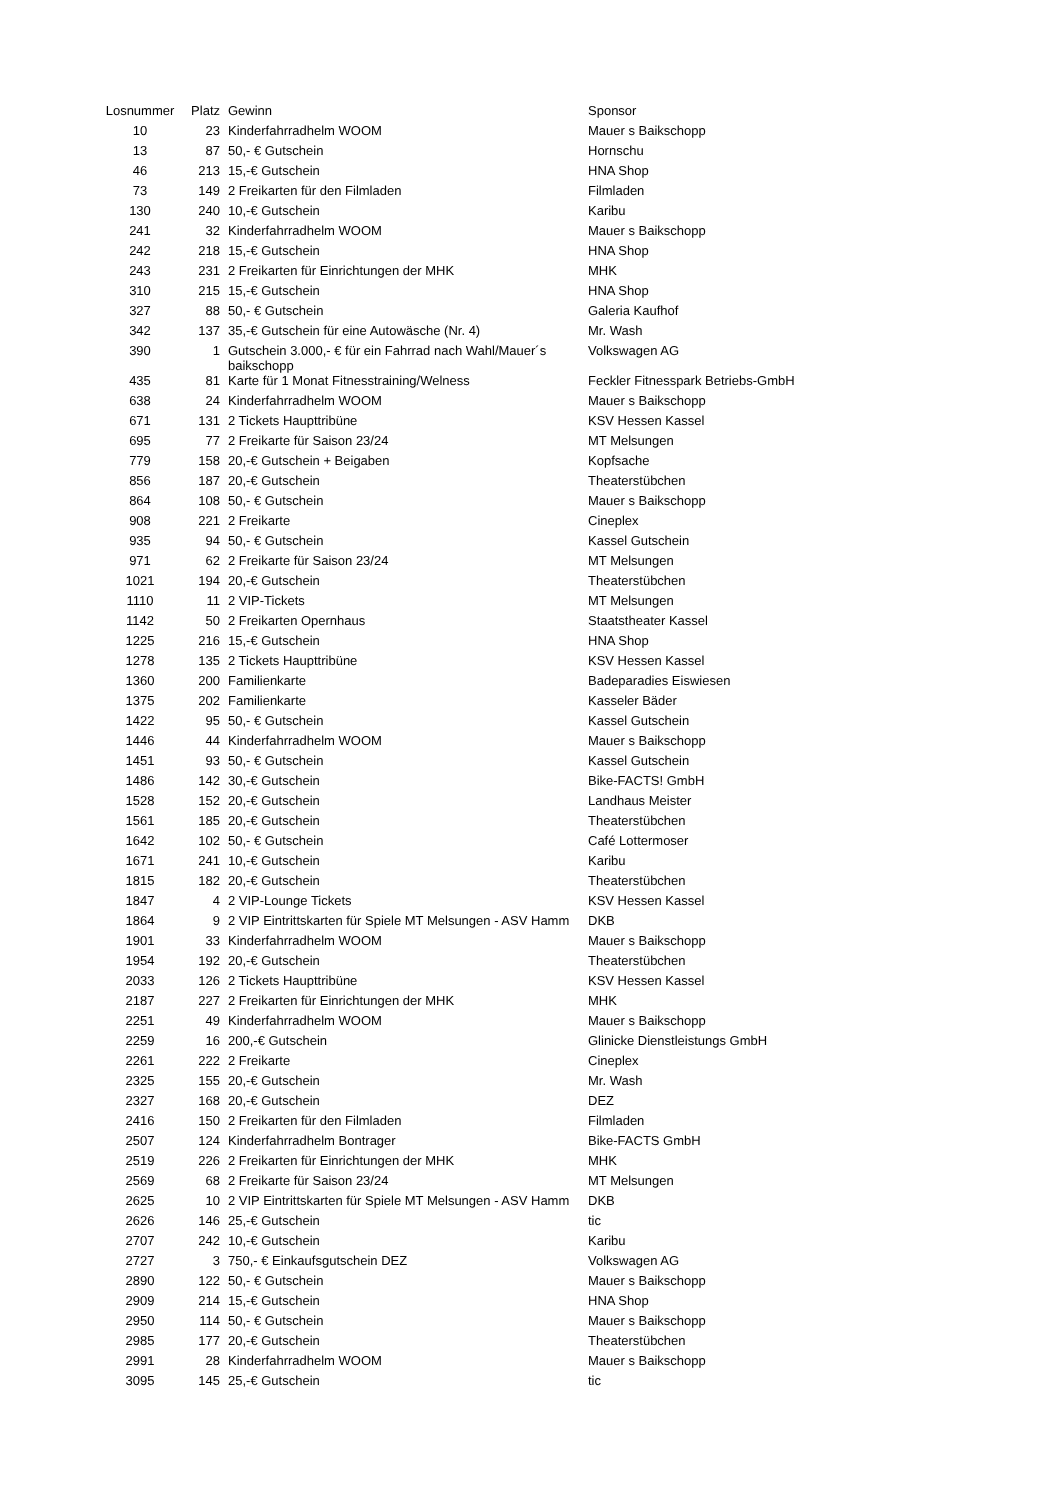| Losnummer | Platz | Gewinn | Sponsor |
| --- | --- | --- | --- |
| 10 | 23 | Kinderfahrradhelm WOOM | Mauer s Baikschopp |
| 13 | 87 | 50,- € Gutschein | Hornschu |
| 46 | 213 | 15,-€ Gutschein | HNA Shop |
| 73 | 149 | 2 Freikarten für den Filmladen | Filmladen |
| 130 | 240 | 10,-€ Gutschein | Karibu |
| 241 | 32 | Kinderfahrradhelm WOOM | Mauer s Baikschopp |
| 242 | 218 | 15,-€ Gutschein | HNA Shop |
| 243 | 231 | 2 Freikarten für Einrichtungen der MHK | MHK |
| 310 | 215 | 15,-€ Gutschein | HNA Shop |
| 327 | 88 | 50,- € Gutschein | Galeria Kaufhof |
| 342 | 137 | 35,-€ Gutschein für eine Autowäsche (Nr. 4) | Mr. Wash |
| 390 | 1 | Gutschein 3.000,- € für ein Fahrrad nach Wahl/Mauer´s baikschopp | Volkswagen AG |
| 435 | 81 | Karte für 1 Monat Fitnesstraining/Welness | Feckler Fitnesspark Betriebs-GmbH |
| 638 | 24 | Kinderfahrradhelm WOOM | Mauer s Baikschopp |
| 671 | 131 | 2 Tickets Haupttribüne | KSV Hessen Kassel |
| 695 | 77 | 2 Freikarte für Saison 23/24 | MT Melsungen |
| 779 | 158 | 20,-€ Gutschein + Beigaben | Kopfsache |
| 856 | 187 | 20,-€ Gutschein | Theaterstübchen |
| 864 | 108 | 50,- € Gutschein | Mauer s Baikschopp |
| 908 | 221 | 2 Freikarte | Cineplex |
| 935 | 94 | 50,- € Gutschein | Kassel Gutschein |
| 971 | 62 | 2 Freikarte für Saison 23/24 | MT Melsungen |
| 1021 | 194 | 20,-€ Gutschein | Theaterstübchen |
| 1110 | 11 | 2 VIP-Tickets | MT Melsungen |
| 1142 | 50 | 2 Freikarten Opernhaus | Staatstheater Kassel |
| 1225 | 216 | 15,-€ Gutschein | HNA Shop |
| 1278 | 135 | 2 Tickets Haupttribüne | KSV Hessen Kassel |
| 1360 | 200 | Familienkarte | Badeparadies Eiswiesen |
| 1375 | 202 | Familienkarte | Kasseler Bäder |
| 1422 | 95 | 50,- € Gutschein | Kassel Gutschein |
| 1446 | 44 | Kinderfahrradhelm WOOM | Mauer s Baikschopp |
| 1451 | 93 | 50,- € Gutschein | Kassel Gutschein |
| 1486 | 142 | 30,-€ Gutschein | Bike-FACTS! GmbH |
| 1528 | 152 | 20,-€ Gutschein | Landhaus Meister |
| 1561 | 185 | 20,-€ Gutschein | Theaterstübchen |
| 1642 | 102 | 50,- € Gutschein | Café Lottermoser |
| 1671 | 241 | 10,-€ Gutschein | Karibu |
| 1815 | 182 | 20,-€ Gutschein | Theaterstübchen |
| 1847 | 4 | 2 VIP-Lounge Tickets | KSV Hessen Kassel |
| 1864 | 9 | 2 VIP Eintrittskarten für Spiele MT Melsungen - ASV Hamm | DKB |
| 1901 | 33 | Kinderfahrradhelm WOOM | Mauer s Baikschopp |
| 1954 | 192 | 20,-€ Gutschein | Theaterstübchen |
| 2033 | 126 | 2 Tickets Haupttribüne | KSV Hessen Kassel |
| 2187 | 227 | 2 Freikarten für Einrichtungen der MHK | MHK |
| 2251 | 49 | Kinderfahrradhelm WOOM | Mauer s Baikschopp |
| 2259 | 16 | 200,-€ Gutschein | Glinicke Dienstleistungs GmbH |
| 2261 | 222 | 2 Freikarte | Cineplex |
| 2325 | 155 | 20,-€ Gutschein | Mr. Wash |
| 2327 | 168 | 20,-€ Gutschein | DEZ |
| 2416 | 150 | 2 Freikarten für den Filmladen | Filmladen |
| 2507 | 124 | Kinderfahrradhelm Bontrager | Bike-FACTS GmbH |
| 2519 | 226 | 2 Freikarten für Einrichtungen der MHK | MHK |
| 2569 | 68 | 2 Freikarte für Saison 23/24 | MT Melsungen |
| 2625 | 10 | 2 VIP Eintrittskarten für Spiele MT Melsungen - ASV Hamm | DKB |
| 2626 | 146 | 25,-€ Gutschein | tic |
| 2707 | 242 | 10,-€ Gutschein | Karibu |
| 2727 | 3 | 750,- € Einkaufsgutschein DEZ | Volkswagen AG |
| 2890 | 122 | 50,- € Gutschein | Mauer s Baikschopp |
| 2909 | 214 | 15,-€ Gutschein | HNA Shop |
| 2950 | 114 | 50,- € Gutschein | Mauer s Baikschopp |
| 2985 | 177 | 20,-€ Gutschein | Theaterstübchen |
| 2991 | 28 | Kinderfahrradhelm WOOM | Mauer s Baikschopp |
| 3095 | 145 | 25,-€ Gutschein | tic |